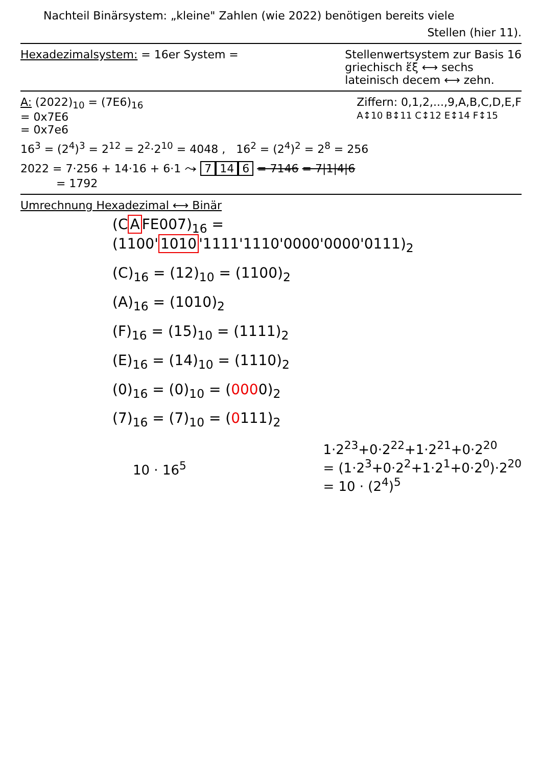Nachteil Binärsystem: „kleine" Zahlen (wie 2022) benötigen bereits viele
Stellen (hier 11).
Hexadezimalsystem: = 16er System =
Stellenwertsystem zur Basis 16
griechisch ἕξ ⟷ sechs
lateinisch decem ⟷ zehn.
A: (2022)<sub>10</sub> = (7E6)<sub>16</sub>
= 0x7E6
= 0x7e6
Ziffern: 0,1,2,...,9,A,B,C,D,E,F
A↕10 B↕11 C↕12 E↕14 F↕15
16<sup>3</sup> = (2<sup>4</sup>)<sup>3</sup> = 2<sup>12</sup> = 2<sup>2</sup>·2<sup>10</sup> = 4048 , 16<sup>2</sup> = (2<sup>4</sup>)<sup>2</sup> = 2<sup>8</sup> = 256
2022 = 7·256 + 14·16 + 6·1 ⤳ 7 14 6 = 7146 = 7|1|4|6
= 1792
Umrechnung Hexadezimal ⟷ Binär
(CAFE007)<sub>16</sub> = (1100'1010'1111'1110'0000'0000'0111)<sub>2</sub>
(C)<sub>16</sub> = (12)<sub>10</sub> = (1100)<sub>2</sub>
(A)<sub>16</sub> = (1010)<sub>2</sub>
(F)<sub>16</sub> = (15)<sub>10</sub> = (1111)<sub>2</sub>
(E)<sub>16</sub> = (14)<sub>10</sub> = (1110)<sub>2</sub>
(0)<sub>16</sub> = (0)<sub>10</sub> = (0000)<sub>2</sub>
(7)<sub>16</sub> = (7)<sub>10</sub> = (0111)<sub>2</sub>
10 · 16<sup>5</sup>
1·2<sup>23</sup>+0·2<sup>22</sup>+1·2<sup>21</sup>+0·2<sup>20</sup>
= (1·2<sup>3</sup>+0·2<sup>2</sup>+1·2<sup>1</sup>+0·2<sup>0</sup>)·2<sup>20</sup>
= 10 · (2<sup>4</sup>)<sup>5</sup>